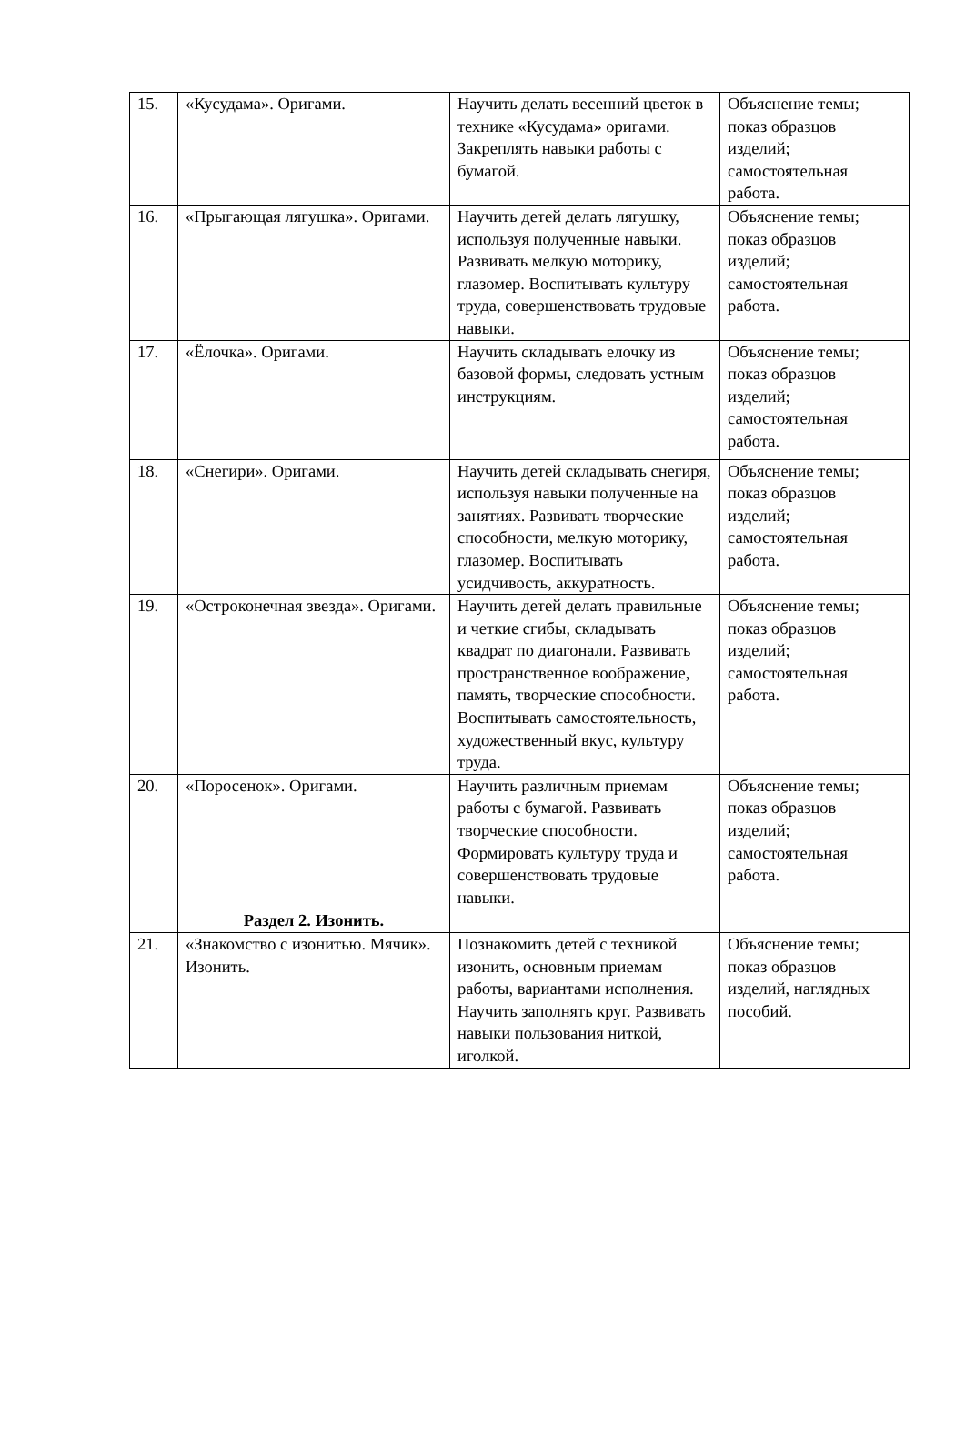| 15. | «Кусудама». Оригами. | Научить делать весенний цветок в технике «Кусудама» оригами. Закреплять навыки работы с бумагой. | Объяснение темы; показ образцов изделий; самостоятельная работа. |
| 16. | «Прыгающая лягушка». Оригами. | Научить детей делать лягушку, используя полученные навыки. Развивать мелкую моторику, глазомер. Воспитывать культуру труда, совершенствовать трудовые навыки. | Объяснение темы; показ образцов изделий; самостоятельная работа. |
| 17. | «Ёлочка». Оригами. | Научить складывать елочку из базовой формы, следовать устным инструкциям. | Объяснение темы; показ образцов изделий; самостоятельная работа. |
| 18. | «Снегири». Оригами. | Научить детей складывать снегиря, используя навыки полученные на занятиях. Развивать творческие способности, мелкую моторику, глазомер. Воспитывать усидчивость, аккуратность. | Объяснение темы; показ образцов изделий; самостоятельная работа. |
| 19. | «Остроконечная звезда». Оригами. | Научить детей делать правильные и четкие сгибы, складывать квадрат по диагонали. Развивать пространственное воображение, память, творческие способности. Воспитывать самостоятельность, художественный вкус, культуру труда. | Объяснение темы; показ образцов изделий; самостоятельная работа. |
| 20. | «Поросенок». Оригами. | Научить различным приемам работы с бумагой. Развивать творческие способности. Формировать культуру труда и совершенствовать трудовые навыки. | Объяснение темы; показ образцов изделий; самостоятельная работа. |
| | Раздел 2. Изонить. | | |
| 21. | «Знакомство с изонитью. Мячик». Изонить. | Познакомить детей с техникой изонить, основным приемам работы, вариантами исполнения. Научить заполнять круг. Развивать навыки пользования ниткой, иголкой. | Объяснение темы; показ образцов изделий, наглядных пособий. |